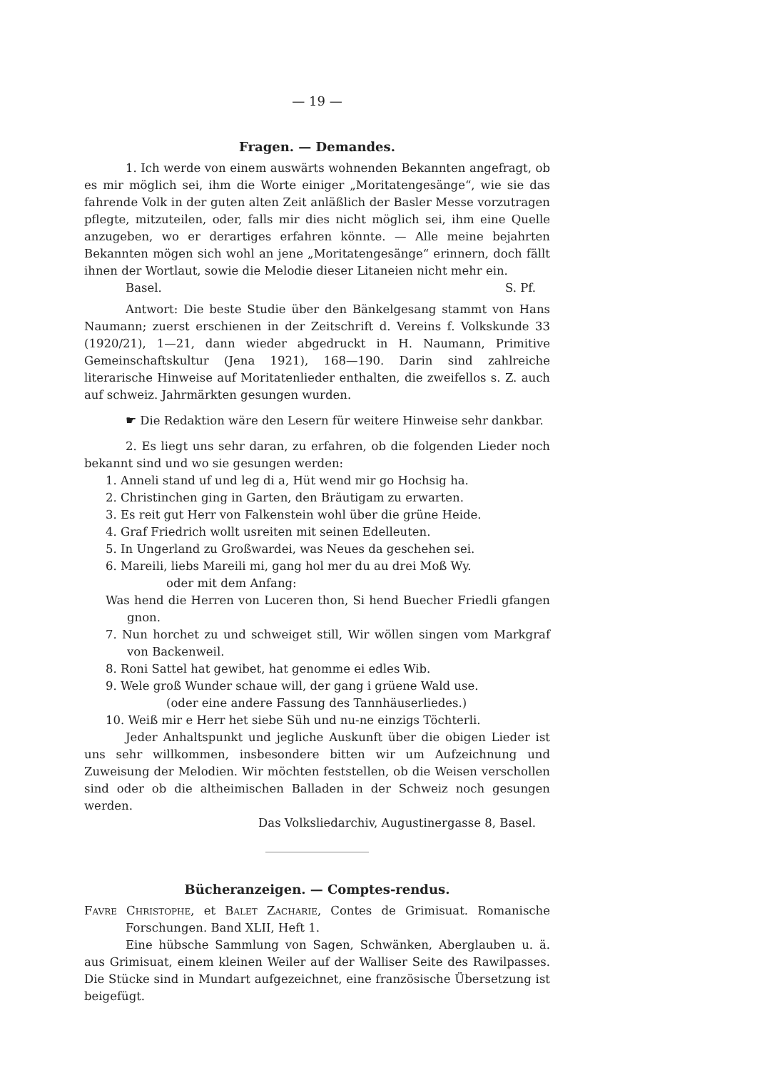— 19 —
Fragen. — Demandes.
1. Ich werde von einem auswärts wohnenden Bekannten angefragt, ob es mir möglich sei, ihm die Worte einiger „Moritatengesänge“, wie sie das fahrende Volk in der guten alten Zeit anläßlich der Basler Messe vorzutragen pflegte, mitzuteilen, oder, falls mir dies nicht möglich sei, ihm eine Quelle anzugeben, wo er derartiges erfahren könnte. — Alle meine bejahrten Bekannten mögen sich wohl an jene „Moritatengesänge“ erinnern, doch fällt ihnen der Wortlaut, sowie die Melodie dieser Litaneien nicht mehr ein.
Basel. S. Pf.
Antwort: Die beste Studie über den Bänkelgesang stammt von Hans Naumann; zuerst erschienen in der Zeitschrift d. Vereins f. Volkskunde 33 (1920/21), 1—21, dann wieder abgedruckt in H. Naumann, Primitive Gemeinschaftskultur (Jena 1921), 168—190. Darin sind zahlreiche literarische Hinweise auf Moritatenlieder enthalten, die zweifellos s. Z. auch auf schweiz. Jahrmärkten gesungen wurden.
☛ Die Redaktion wäre den Lesern für weitere Hinweise sehr dankbar.
2. Es liegt uns sehr daran, zu erfahren, ob die folgenden Lieder noch bekannt sind und wo sie gesungen werden:
1. Anneli stand uf und leg di a, Hüt wend mir go Hochsig ha.
2. Christinchen ging in Garten, den Bräutigam zu erwarten.
3. Es reit gut Herr von Falkenstein wohl über die grüne Heide.
4. Graf Friedrich wollt usreiten mit seinen Edelleuten.
5. In Ungerland zu Großwardei, was Neues da geschehen sei.
6. Mareili, liebs Mareili mi, gang hol mer du au drei Moß Wy.
oder mit dem Anfang:
Was hend die Herren von Luceren thon, Si hend Buecher Friedli gfangen gnon.
7. Nun horchet zu und schweiget still, Wir wöllen singen vom Markgraf von Backenweil.
8. Roni Sattel hat gewibet, hat genomme ei edles Wib.
9. Wele groß Wunder schaue will, der gang i grüene Wald use.
(oder eine andere Fassung des Tannhäuserliedes.)
10. Weiß mir e Herr het siebe Süh und nu-ne einzigs Töchterli.
Jeder Anhaltspunkt und jegliche Auskunft über die obigen Lieder ist uns sehr willkommen, insbesondere bitten wir um Aufzeichnung und Zuweisung der Melodien. Wir möchten feststellen, ob die Weisen verschollen sind oder ob die altheimischen Balladen in der Schweiz noch gesungen werden.
Das Volksliedarchiv, Augustinergasse 8, Basel.
Bücheranzeigen. — Comptes-rendus.
Favre Christophe, et Balet Zacharie, Contes de Grimisuat. Romanische Forschungen. Band XLII, Heft 1.
Eine hübsche Sammlung von Sagen, Schwänken, Aberglauben u. ä. aus Grimisuat, einem kleinen Weiler auf der Walliser Seite des Rawilpasses. Die Stücke sind in Mundart aufgezeichnet, eine französische Übersetzung ist beigefügt.